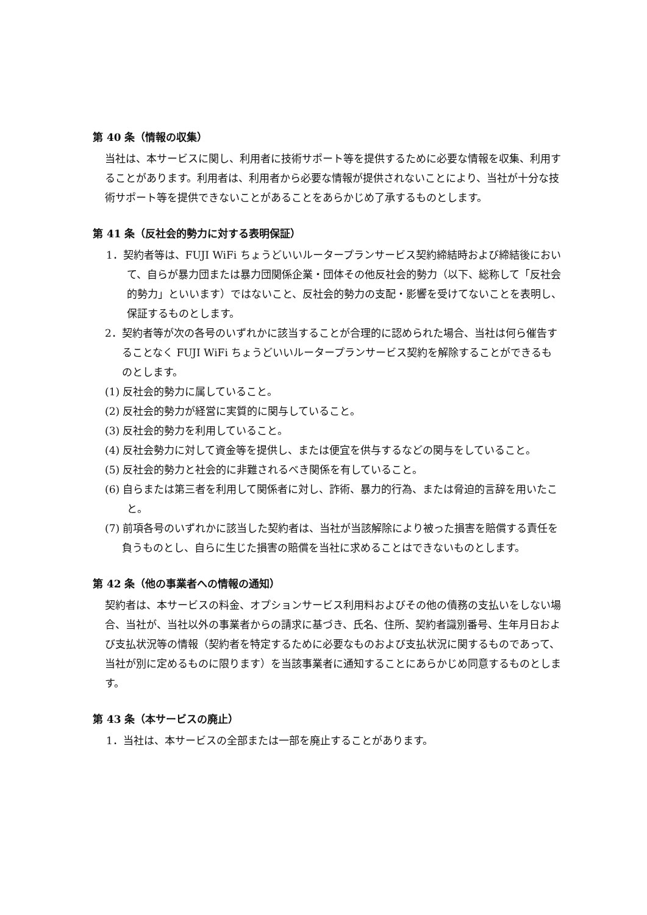第 40 条（情報の収集）
当社は、本サービスに関し、利用者に技術サポート等を提供するために必要な情報を収集、利用することがあります。利用者は、利用者から必要な情報が提供されないことにより、当社が十分な技術サポート等を提供できないことがあることをあらかじめ了承するものとします。
第 41 条（反社会的勢力に対する表明保証）
1．契約者等は、FUJI WiFi ちょうどいいルータープランサービス契約締結時および締結後において、自らが暴力団または暴力団関係企業・団体その他反社会的勢力（以下、総称して「反社会的勢力」といいます）ではないこと、反社会的勢力の支配・影響を受けてないことを表明し、保証するものとします。
2．契約者等が次の各号のいずれかに該当することが合理的に認められた場合、当社は何ら催告することなく FUJI WiFi ちょうどいいルータープランサービス契約を解除することができるものとします。
(1) 反社会的勢力に属していること。
(2) 反社会的勢力が経営に実質的に関与していること。
(3) 反社会的勢力を利用していること。
(4) 反社会勢力に対して資金等を提供し、または便宜を供与するなどの関与をしていること。
(5) 反社会的勢力と社会的に非難されるべき関係を有していること。
(6) 自らまたは第三者を利用して関係者に対し、詐術、暴力的行為、または脅迫的言辞を用いたこと。
(7) 前項各号のいずれかに該当した契約者は、当社が当該解除により被った損害を賠償する責任を負うものとし、自らに生じた損害の賠償を当社に求めることはできないものとします。
第 42 条（他の事業者への情報の通知）
契約者は、本サービスの料金、オプションサービス利用料およびその他の債務の支払いをしない場合、当社が、当社以外の事業者からの請求に基づき、氏名、住所、契約者識別番号、生年月日および支払状況等の情報（契約者を特定するために必要なものおよび支払状況に関するものであって、当社が別に定めるものに限ります）を当該事業者に通知することにあらかじめ同意するものとします。
第 43 条（本サービスの廃止）
1．当社は、本サービスの全部または一部を廃止することがあります。